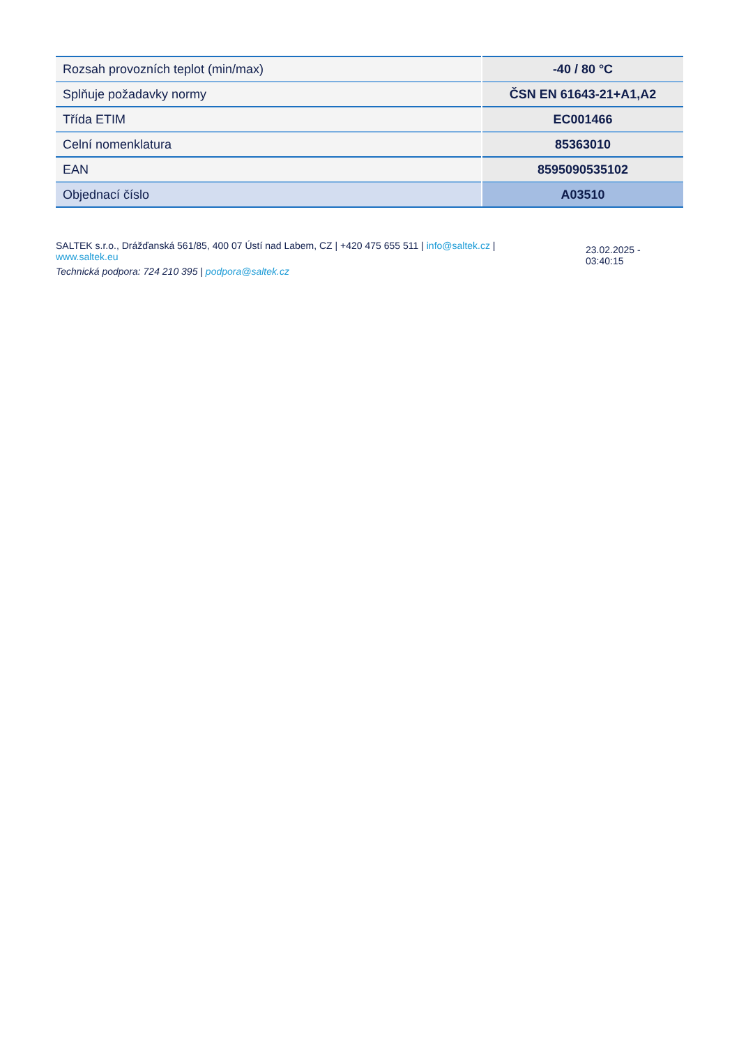| Rozsah provozních teplot (min/max) | -40 / 80 °C |
| Splňuje požadavky normy | ČSN EN 61643-21+A1,A2 |
| Třída ETIM | EC001466 |
| Celní nomenklatura | 85363010 |
| EAN | 8595090535102 |
| Objednací číslo | A03510 |
SALTEK s.r.o., Drážďanská 561/85, 400 07 Ústí nad Labem, CZ | +420 475 655 511 | info@saltek.cz |
www.saltek.eu
Technická podpora: 724 210 395 | podpora@saltek.cz
23.02.2025 -
03:40:15